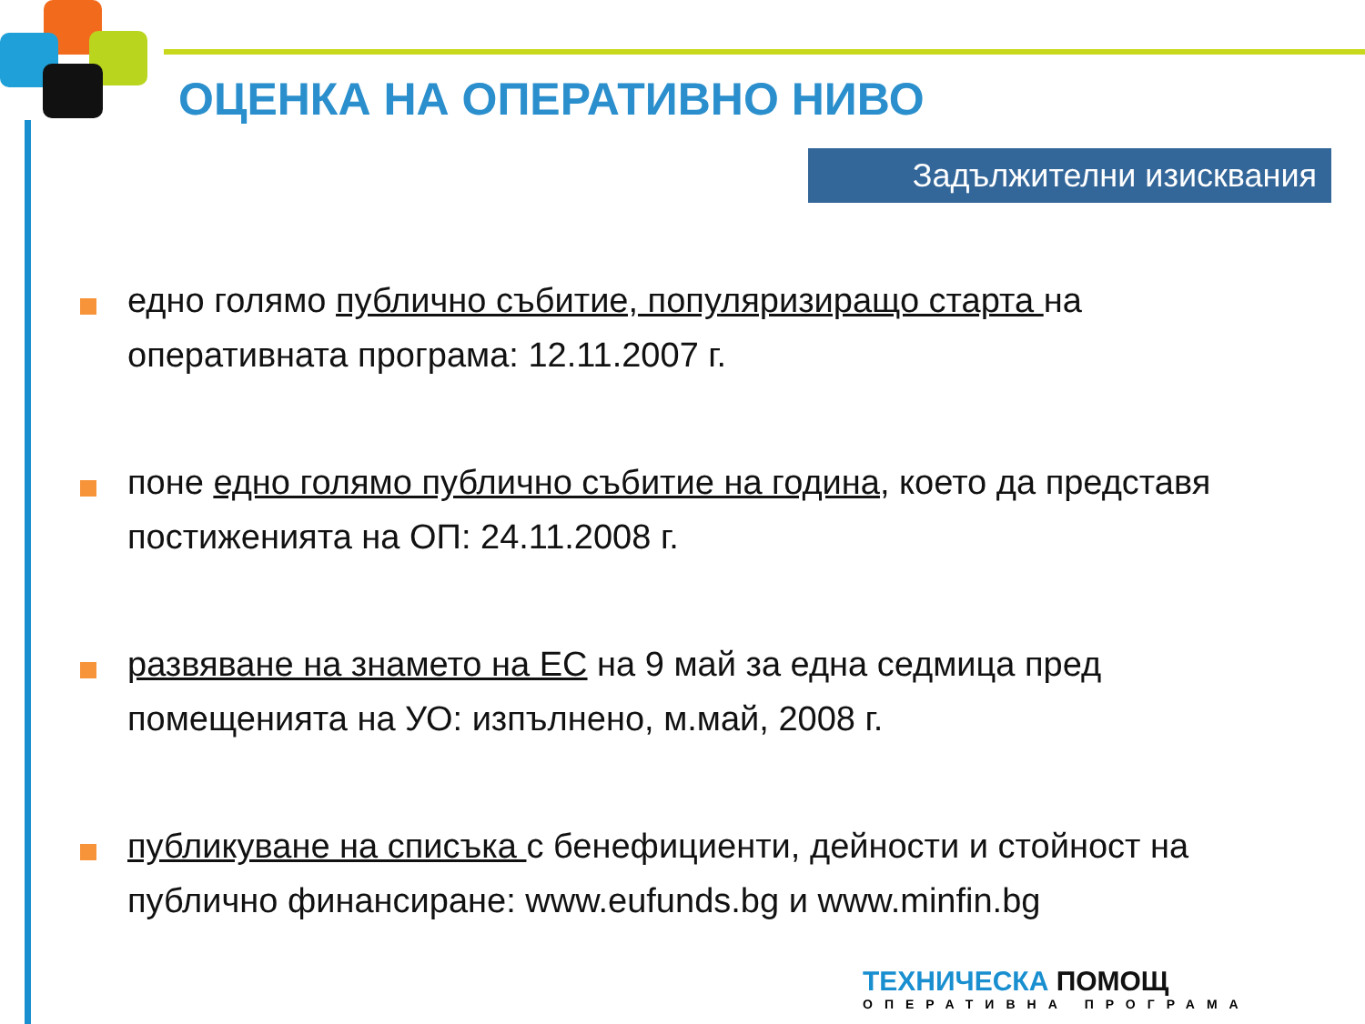ОЦЕНКА НА ОПЕРАТИВНО НИВО
Задължителни изисквания
едно голямо публично събитие, популяризиращо старта на оперативната програма: 12.11.2007 г.
поне едно голямо публично събитие на година, което да представя постиженията на ОП: 24.11.2008 г.
развяване на знамето на ЕС на 9 май за една седмица пред помещенията на УО: изпълнено, м.май, 2008 г.
публикуване на списъка с бенефициенти, дейности и стойност на публично финансиране: www.eufunds.bg и www.minfin.bg
ТЕХНИЧЕСКА ПОМОЩ
ОПЕРАТИВНА ПРОГРАМА